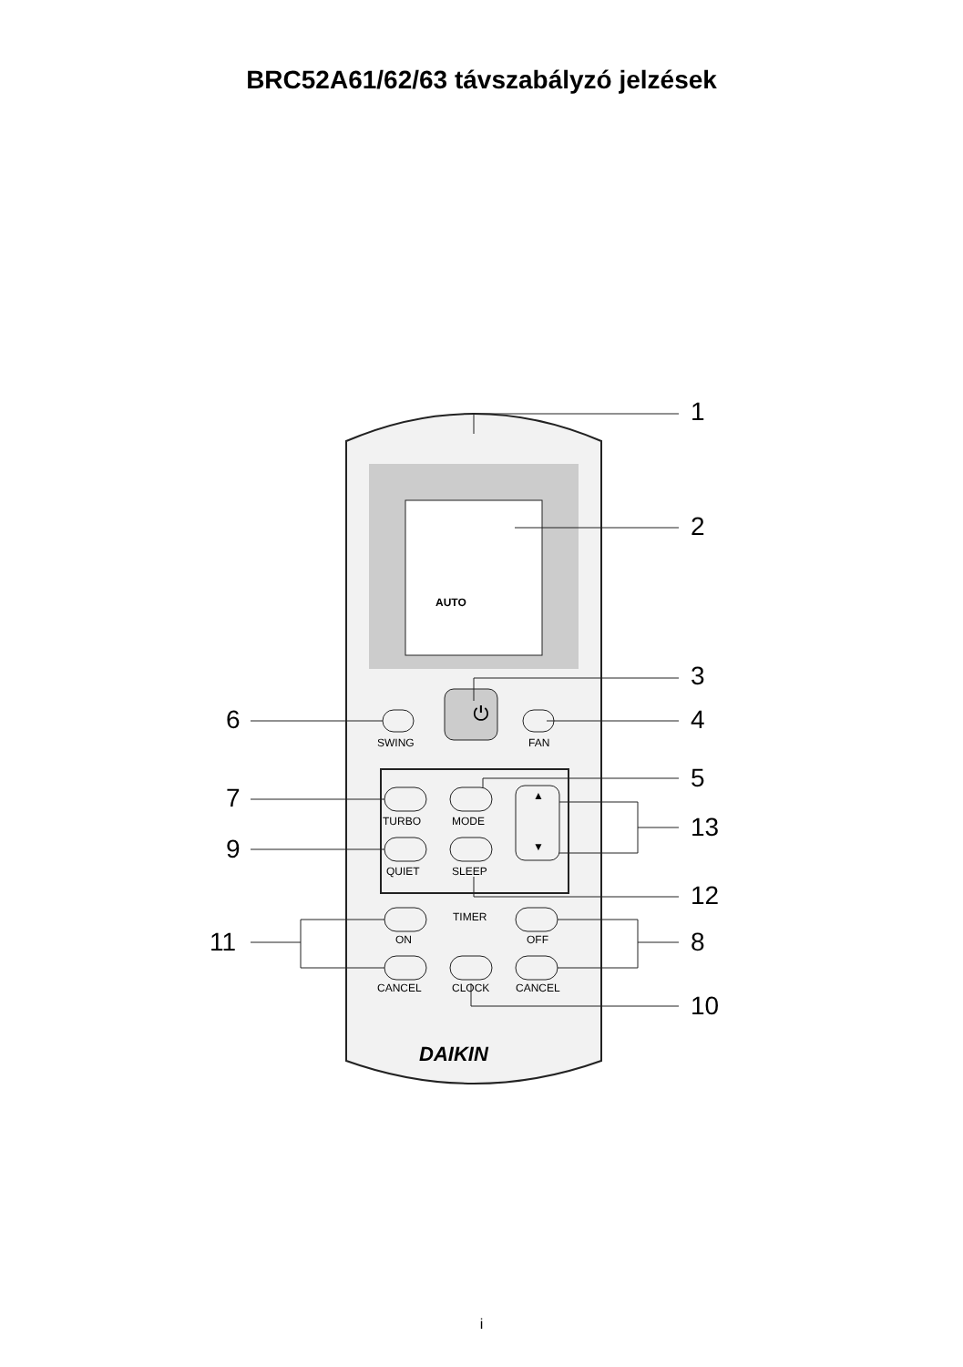BRC52A61/62/63 távszabályzó jelzések
1
2
3
4
5
6
7
9
13
12
11 8
10
AUTO
⏻
SWING FAN
TURBO MODE
QUIET SLEEP
▲
▼
TIMER
ON OFF
CANCEL CLOCK CANCEL
DAIKIN
i